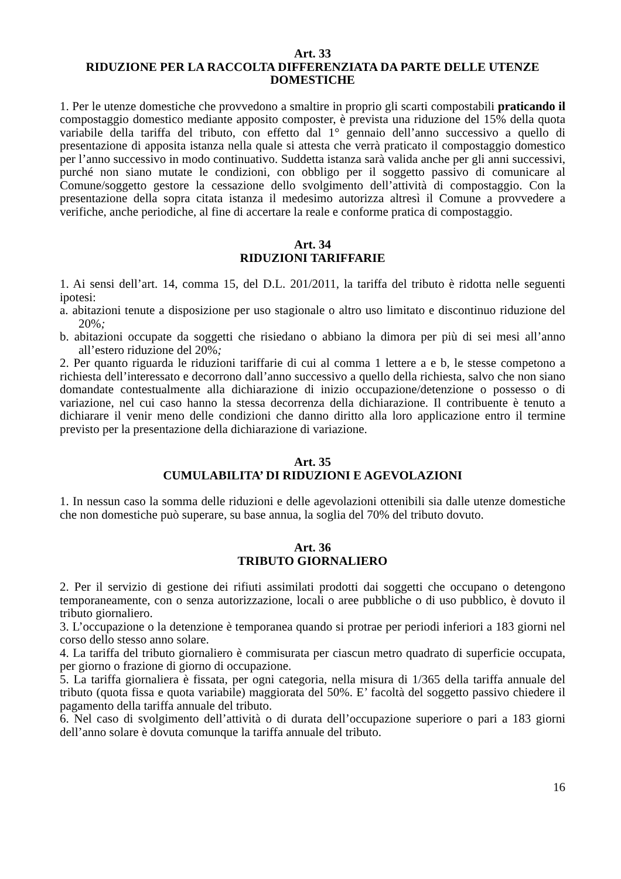Art. 33
RIDUZIONE PER LA RACCOLTA DIFFERENZIATA DA PARTE DELLE UTENZE DOMESTICHE
1. Per le utenze domestiche che provvedono a smaltire in proprio gli scarti compostabili praticando il compostaggio domestico mediante apposito composter, è prevista una riduzione del 15% della quota variabile della tariffa del tributo, con effetto dal 1° gennaio dell’anno successivo a quello di presentazione di apposita istanza nella quale si attesta che verrà praticato il compostaggio domestico per l’anno successivo in modo continuativo. Suddetta istanza sarà valida anche per gli anni successivi, purché non siano mutate le condizioni, con obbligo per il soggetto passivo di comunicare al Comune/soggetto gestore la cessazione dello svolgimento dell’attività di compostaggio. Con la presentazione della sopra citata istanza il medesimo autorizza altresì il Comune a provvedere a verifiche, anche periodiche, al fine di accertare la reale e conforme pratica di compostaggio.
Art. 34
RIDUZIONI TARIFFARIE
1. Ai sensi dell’art. 14, comma 15, del D.L. 201/2011, la tariffa del tributo è ridotta nelle seguenti ipotesi:
a. abitazioni tenute a disposizione per uso stagionale o altro uso limitato e discontinuo riduzione del 20%;
b. abitazioni occupate da soggetti che risiedano o abbiano la dimora per più di sei mesi all’anno all’estero riduzione del 20%;
2. Per quanto riguarda le riduzioni tariffarie di cui al comma 1 lettere a e b, le stesse competono a richiesta dell’interessato e decorrono dall’anno successivo a quello della richiesta, salvo che non siano domandate contestualmente alla dichiarazione di inizio occupazione/detenzione o possesso o di variazione, nel cui caso hanno la stessa decorrenza della dichiarazione. Il contribuente è tenuto a dichiarare il venir meno delle condizioni che danno diritto alla loro applicazione entro il termine previsto per la presentazione della dichiarazione di variazione.
Art. 35
CUMULABILITA’ DI RIDUZIONI E AGEVOLAZIONI
1. In nessun caso la somma delle riduzioni e delle agevolazioni ottenibili sia dalle utenze domestiche che non domestiche può superare, su base annua, la soglia del 70% del tributo dovuto.
Art. 36
TRIBUTO GIORNALIERO
2. Per il servizio di gestione dei rifiuti assimilati prodotti dai soggetti che occupano o detengono temporaneamente, con o senza autorizzazione, locali o aree pubbliche o di uso pubblico, è dovuto il tributo giornaliero.
3. L’occupazione o la detenzione è temporanea quando si protrae per periodi inferiori a 183 giorni nel corso dello stesso anno solare.
4. La tariffa del tributo giornaliero è commisurata per ciascun metro quadrato di superficie occupata, per giorno o frazione di giorno di occupazione.
5. La tariffa giornaliera è fissata, per ogni categoria, nella misura di 1/365 della tariffa annuale del tributo (quota fissa e quota variabile) maggiorata del 50%. E’ facoltà del soggetto passivo chiedere il pagamento della tariffa annuale del tributo.
6. Nel caso di svolgimento dell’attività o di durata dell’occupazione superiore o pari a 183 giorni dell’anno solare è dovuta comunque la tariffa annuale del tributo.
16